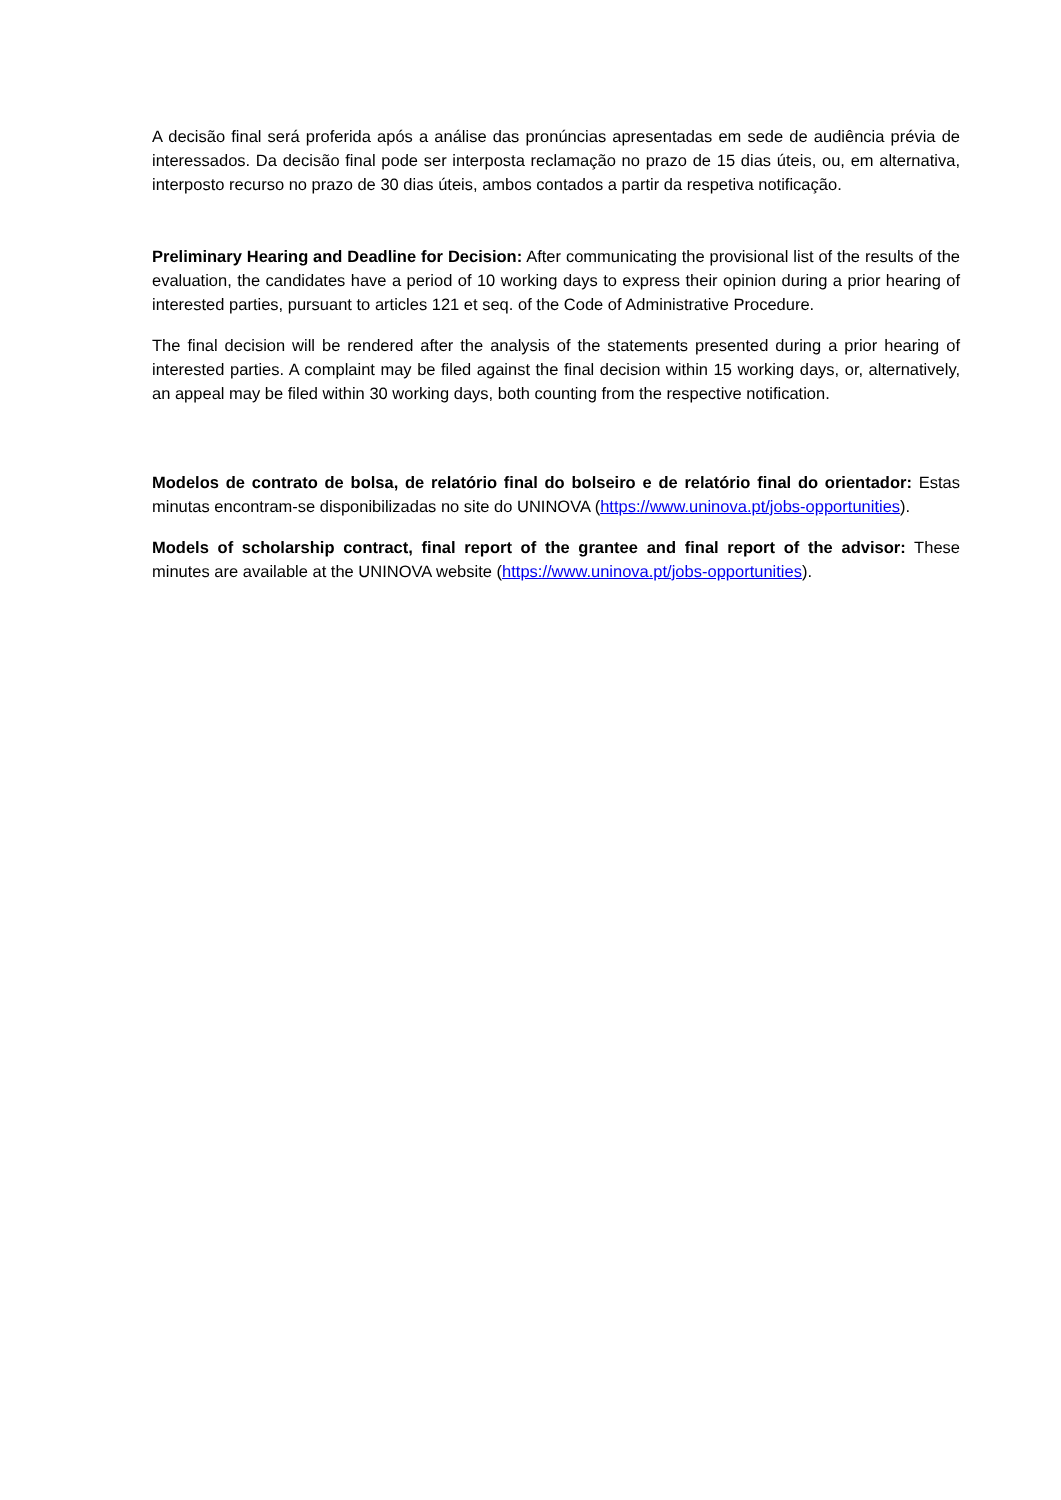A decisão final será proferida após a análise das pronúncias apresentadas em sede de audiência prévia de interessados. Da decisão final pode ser interposta reclamação no prazo de 15 dias úteis, ou, em alternativa, interposto recurso no prazo de 30 dias úteis, ambos contados a partir da respetiva notificação.
Preliminary Hearing and Deadline for Decision: After communicating the provisional list of the results of the evaluation, the candidates have a period of 10 working days to express their opinion during a prior hearing of interested parties, pursuant to articles 121 et seq. of the Code of Administrative Procedure.
The final decision will be rendered after the analysis of the statements presented during a prior hearing of interested parties. A complaint may be filed against the final decision within 15 working days, or, alternatively, an appeal may be filed within 30 working days, both counting from the respective notification.
Modelos de contrato de bolsa, de relatório final do bolseiro e de relatório final do orientador: Estas minutas encontram-se disponibilizadas no site do UNINOVA (https://www.uninova.pt/jobs-opportunities).
Models of scholarship contract, final report of the grantee and final report of the advisor: These minutes are available at the UNINOVA website (https://www.uninova.pt/jobs-opportunities).